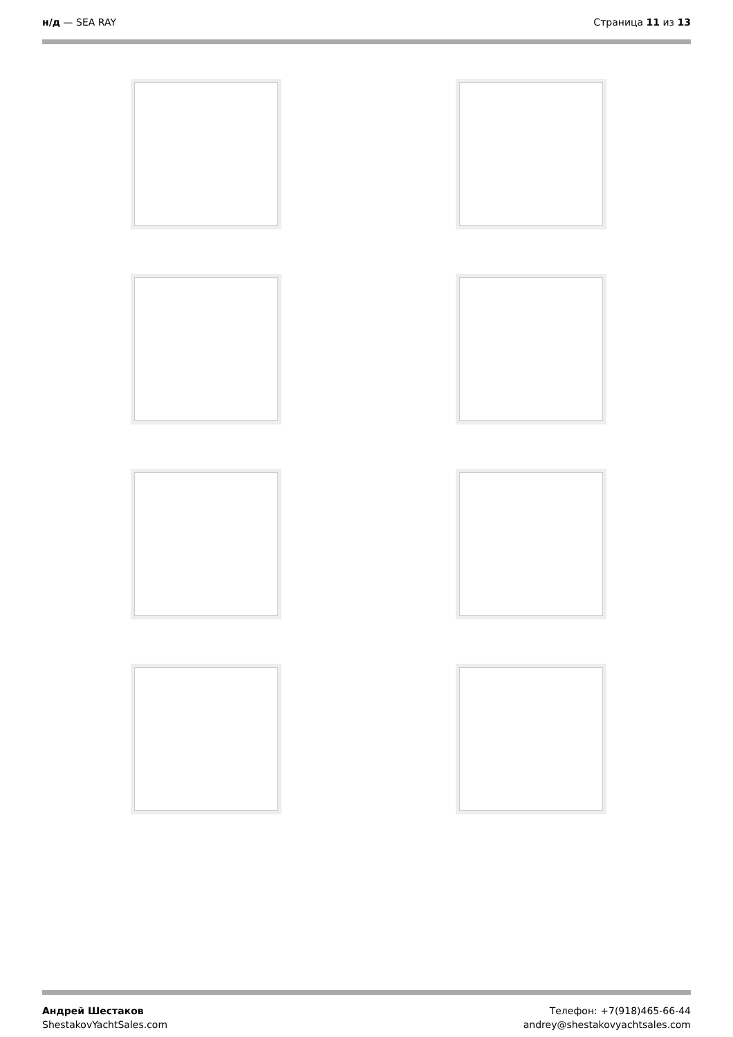н/д — SEA RAY Страница 11 из 13
Андрей Шестаков
ShestakovYachtSales.com
Телефон: +7(918)465-66-44
andrey@shestakovyachtsales.com